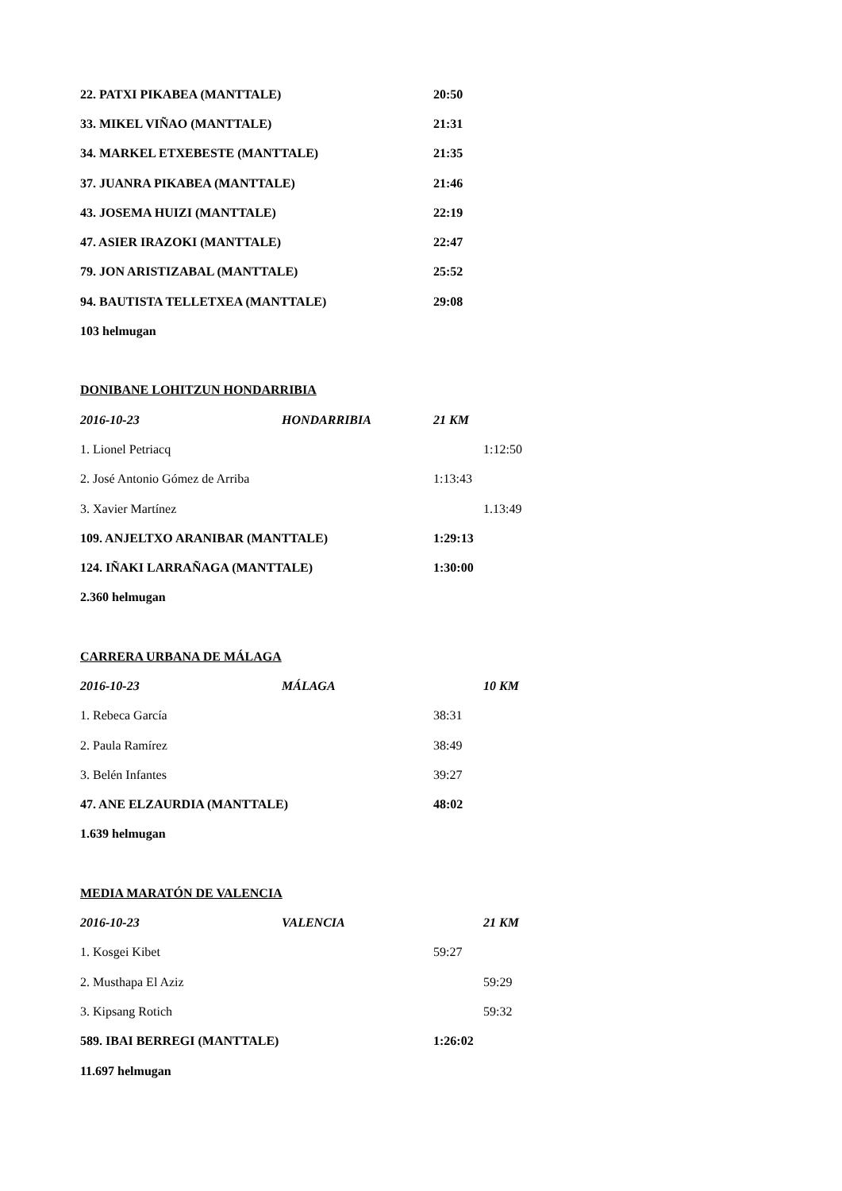22. PATXI PIKABEA (MANTTALE) 20:50
33. MIKEL VIÑAO (MANTTALE) 21:31
34. MARKEL ETXEBESTE (MANTTALE) 21:35
37. JUANRA PIKABEA (MANTTALE) 21:46
43. JOSEMA HUIZI (MANTTALE) 22:19
47. ASIER IRAZOKI (MANTTALE) 22:47
79. JON ARISTIZABAL (MANTTALE) 25:52
94. BAUTISTA TELLETXEA (MANTTALE) 29:08
103 helmugan
DONIBANE LOHITZUN HONDARRIBIA
2016-10-23 HONDARRIBIA 21 KM
1. Lionel Petriacq 1:12:50
2. José Antonio Gómez de Arriba 1:13:43
3. Xavier Martínez 1.13:49
109. ANJELTXO ARANIBAR (MANTTALE) 1:29:13
124. IÑAKI LARRAÑAGA (MANTTALE) 1:30:00
2.360 helmugan
CARRERA URBANA DE MÁLAGA
2016-10-23 MÁLAGA 10 KM
1. Rebeca García 38:31
2. Paula Ramírez 38:49
3. Belén Infantes 39:27
47. ANE ELZAURDIA (MANTTALE) 48:02
1.639 helmugan
MEDIA MARATÓN DE VALENCIA
2016-10-23 VALENCIA 21 KM
1. Kosgei Kibet 59:27
2. Musthapa El Aziz 59:29
3. Kipsang Rotich 59:32
589. IBAI BERREGI (MANTTALE) 1:26:02
11.697 helmugan